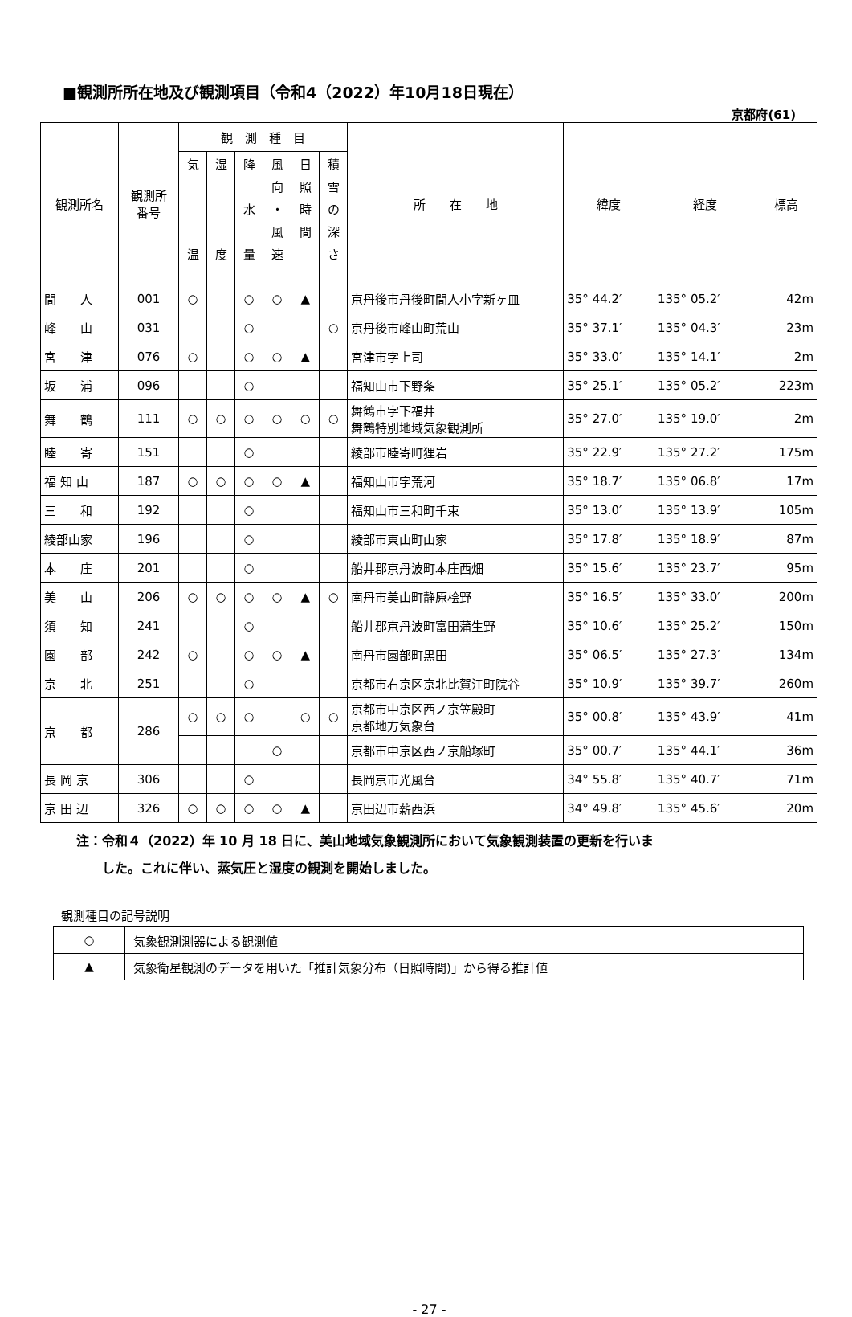■観測所所在地及び観測項目（令和4（2022）年10月18日現在）
京都府(61)
| 観測所名 | 観測所 番号 | 観 測 種 目 | | | | | | 所 在 地 | 緯度 | 経度 | 標高 |
| --- | --- | --- | --- | --- | --- | --- | --- | --- | --- | --- | --- |
| | | 気 温 | 湿 度 | 降 水 量 | 風 向 ・ 風 速 | 日 照 時 間 | 積 雪 の 深 さ | | | | |
| 間 人 | 001 | ○ | | ○ | ○ | ▲ | | 京丹後市丹後町間人小字新ヶ皿 | 35° 44.2′ | 135° 05.2′ | 42m |
| 峰 山 | 031 | | | ○ | | | ○ | 京丹後市峰山町荒山 | 35° 37.1′ | 135° 04.3′ | 23m |
| 宮 津 | 076 | ○ | | ○ | ○ | ▲ | | 宮津市字上司 | 35° 33.0′ | 135° 14.1′ | 2m |
| 坂 浦 | 096 | | | ○ | | | | 福知山市下野条 | 35° 25.1′ | 135° 05.2′ | 223m |
| 舞 鶴 | 111 | ○ | ○ | ○ | ○ | ○ | ○ | 舞鶴市字下福井 舞鶴特別地域気象観測所 | 35° 27.0′ | 135° 19.0′ | 2m |
| 睦 寄 | 151 | | | ○ | | | | 綾部市睦寄町狸岩 | 35° 22.9′ | 135° 27.2′ | 175m |
| 福 知 山 | 187 | ○ | ○ | ○ | ○ | ▲ | | 福知山市字荒河 | 35° 18.7′ | 135° 06.8′ | 17m |
| 三 和 | 192 | | | ○ | | | | 福知山市三和町千束 | 35° 13.0′ | 135° 13.9′ | 105m |
| 綾部山家 | 196 | | | ○ | | | | 綾部市東山町山家 | 35° 17.8′ | 135° 18.9′ | 87m |
| 本 庄 | 201 | | | ○ | | | | 船井郡京丹波町本庄西畑 | 35° 15.6′ | 135° 23.7′ | 95m |
| 美 山 | 206 | ○ | ○ | ○ | ○ | ▲ | ○ | 南丹市美山町静原桧野 | 35° 16.5′ | 135° 33.0′ | 200m |
| 須 知 | 241 | | | ○ | | | | 船井郡京丹波町富田蒲生野 | 35° 10.6′ | 135° 25.2′ | 150m |
| 園 部 | 242 | ○ | | ○ | ○ | ▲ | | 南丹市園部町黒田 | 35° 06.5′ | 135° 27.3′ | 134m |
| 京 北 | 251 | | | ○ | | | | 京都市右京区京北比賀江町院谷 | 35° 10.9′ | 135° 39.7′ | 260m |
| 京 都 | 286 | ○ | ○ | ○ | | ○ | ○ | 京都市中京区西ノ京笠殿町 京都地方気象台 | 35° 00.8′ | 135° 43.9′ | 41m |
| | | | | | ○ | | | 京都市中京区西ノ京船塚町 | 35° 00.7′ | 135° 44.1′ | 36m |
| 長 岡 京 | 306 | | | ○ | | | | 長岡京市光風台 | 34° 55.8′ | 135° 40.7′ | 71m |
| 京 田 辺 | 326 | ○ | ○ | ○ | ○ | ▲ | | 京田辺市薪西浜 | 34° 49.8′ | 135° 45.6′ | 20m |
注：令和４（2022）年 10 月 18 日に、美山地域気象観測所において気象観測装置の更新を行いま
　　した。これに伴い、蒸気圧と湿度の観測を開始しました。
観測種目の記号説明
| ○ | 気象観測測器による観測値 |
| ▲ | 気象衛星観測のデータを用いた「推計気象分布（日照時間)」から得る推計値 |
- 27 -